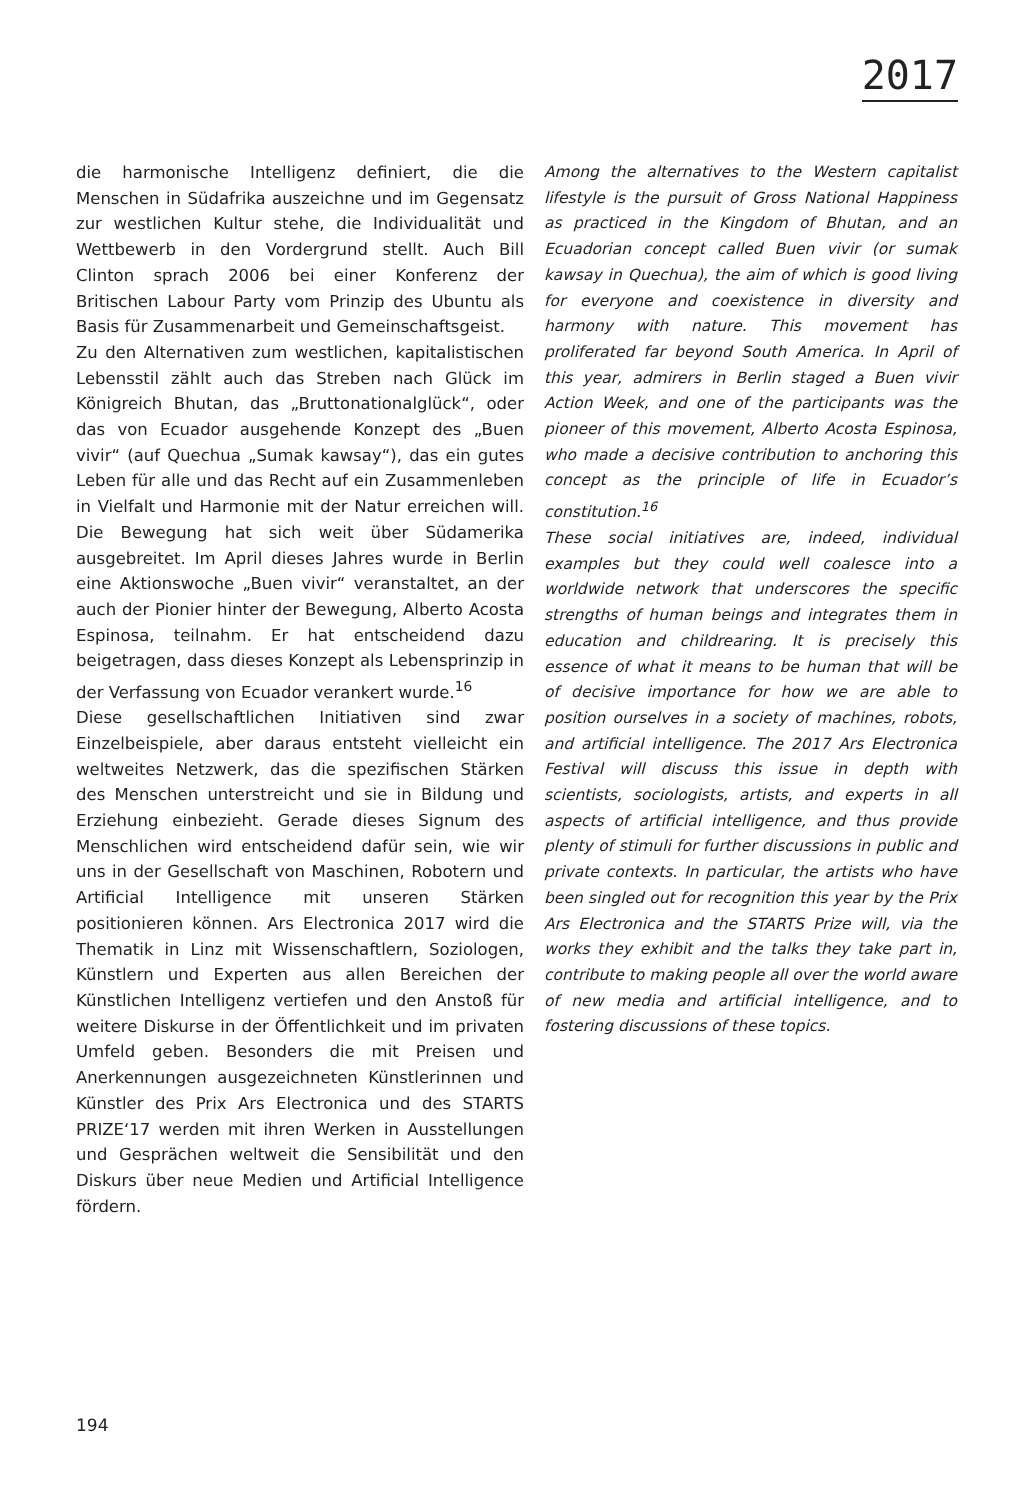2017
die harmonische Intelligenz definiert, die die Menschen in Südafrika auszeichne und im Gegensatz zur westlichen Kultur stehe, die Individualität und Wettbewerb in den Vordergrund stellt. Auch Bill Clinton sprach 2006 bei einer Konferenz der Britischen Labour Party vom Prinzip des Ubuntu als Basis für Zusammenarbeit und Gemeinschaftsgeist.
Zu den Alternativen zum westlichen, kapitalistischen Lebensstil zählt auch das Streben nach Glück im Königreich Bhutan, das „Bruttonationalglück“, oder das von Ecuador ausgehende Konzept des „Buen vivir“ (auf Quechua „Sumak kawsay“), das ein gutes Leben für alle und das Recht auf ein Zusammenleben in Vielfalt und Harmonie mit der Natur erreichen will. Die Bewegung hat sich weit über Südamerika ausgebreitet. Im April dieses Jahres wurde in Berlin eine Aktionswoche „Buen vivir“ veranstaltet, an der auch der Pionier hinter der Bewegung, Alberto Acosta Espinosa, teilnahm. Er hat entscheidend dazu beigetragen, dass dieses Konzept als Lebensprinzip in der Verfassung von Ecuador verankert wurde.<sup>16</sup>
Diese gesellschaftlichen Initiativen sind zwar Einzelbeispiele, aber daraus entsteht vielleicht ein weltweites Netzwerk, das die spezifischen Stärken des Menschen unterstreicht und sie in Bildung und Erziehung einbezieht. Gerade dieses Signum des Menschlichen wird entscheidend dafür sein, wie wir uns in der Gesellschaft von Maschinen, Robotern und Artificial Intelligence mit unseren Stärken positionieren können. Ars Electronica 2017 wird die Thematik in Linz mit Wissenschaftlern, Soziologen, Künstlern und Experten aus allen Bereichen der Künstlichen Intelligenz vertiefen und den Anstoß für weitere Diskurse in der Öffentlichkeit und im privaten Umfeld geben. Besonders die mit Preisen und Anerkennungen ausgezeichneten Künstlerinnen und Künstler des Prix Ars Electronica und des STARTS PRIZE‘17 werden mit ihren Werken in Ausstellungen und Gesprächen weltweit die Sensibilität und den Diskurs über neue Medien und Artificial Intelligence fördern.
Among the alternatives to the Western capitalist lifestyle is the pursuit of Gross National Happiness as practiced in the Kingdom of Bhutan, and an Ecuadorian concept called Buen vivir (or sumak kawsay in Quechua), the aim of which is good living for everyone and coexistence in diversity and harmony with nature. This movement has proliferated far beyond South America. In April of this year, admirers in Berlin staged a Buen vivir Action Week, and one of the participants was the pioneer of this movement, Alberto Acosta Espinosa, who made a decisive contribution to anchoring this concept as the principle of life in Ecuador’s constitution.<sup>16</sup>
These social initiatives are, indeed, individual examples but they could well coalesce into a worldwide network that underscores the specific strengths of human beings and integrates them in education and childrearing. It is precisely this essence of what it means to be human that will be of decisive importance for how we are able to position ourselves in a society of machines, robots, and artificial intelligence. The 2017 Ars Electronica Festival will discuss this issue in depth with scientists, sociologists, artists, and experts in all aspects of artificial intelligence, and thus provide plenty of stimuli for further discussions in public and private contexts. In particular, the artists who have been singled out for recognition this year by the Prix Ars Electronica and the STARTS Prize will, via the works they exhibit and the talks they take part in, contribute to making people all over the world aware of new media and artificial intelligence, and to fostering discussions of these topics.
194